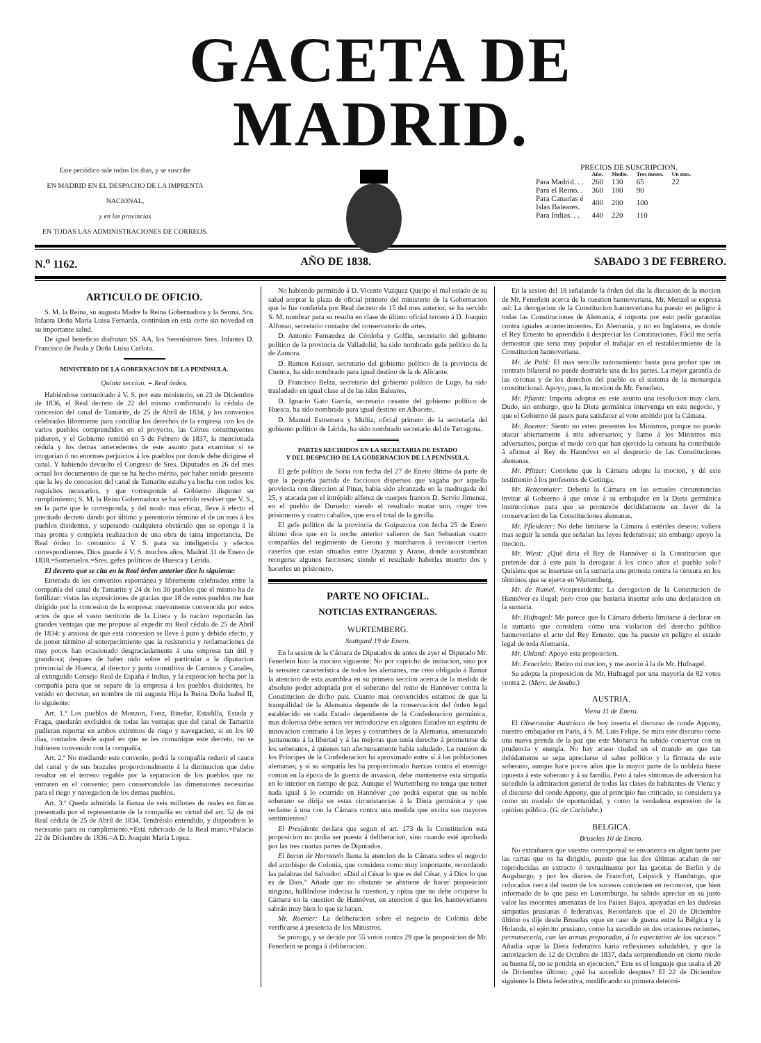GACETA DE MADRID.
Este periódico sale todos los dias, y se suscribe
EN MADRID EN EL DESPACHO DE LA IMPRENTA NACIONAL,
y en las provincias
EN TODAS LAS ADMINISTRACIONES DE CORREOS.
PRECIOS DE SUSCRIPCION.
| | Año. | Medio. | Tres meses. | Un mes. |
| --- | --- | --- | --- | --- |
| Para Madrid. . . | 260 | 130 | 65 | 22 |
| Para el Reino. . | 360 | 180 | 90 | |
| Para Canarias é Islas Baleares. | 400 | 200 | 100 | |
| Para Indias. . . | 440 | 220 | 110 | |
N.<sup>o</sup> 1162. AÑO DE 1838. SABADO 3 DE FEBRERO.
ARTICULO DE OFICIO.
S. M. la Reina, su augusta Madre la Reina Gobernadora y la Serma. Sra. Infanta Doña María Luisa Fernarda, continúan en esta corte sin novedad en su importante salud.
De igual beneficio disfrutan SS. AA. los Serenísimos Sres. Infantes D. Francisco de Paula y Doña Luisa Carlota.
MINISTERIO DE LA GOBERNACION DE LA PENÍNSULA.
Quinta seccion. = Real órden.
Habiéndose comunicado á V. S. por este ministerio, en 23 de Diciembre de 1836, el Real decreto de 22 del mismo confirmando la cédula de concesion del canal de Tamarite, de 25 de Abril de 1834, y los convenios celebrados libremente para conciliar los derechos de la empresa con los de varios pueblos comprendidos en el proyecto, las Córtes constituyentes pidieron, y el Gobierno remitió en 5 de Febrero de 1837, la mencionada cédula y los demas antecedentes de este asunto para examinar si se irrogarian ó no enormes perjuicios á los pueblos por donde debe dirigirse el canal. Y habiendo devuelto el Congreso de Sres. Diputados en 26 del mes actual los documentos de que se ha hecho mérito, por haber tenido presente que la ley de concesion del canal de Tamarite estaba ya hecha con todos los requisitos necesarios, y que corresponde al Gobierno disponer su cumplimiento; S. M. la Reina Gobernadora se ha servido resolver que V. S., en la parte que le corresponda, y del modo mas eficaz, lleve á efecto el precitado decreto dando por último y perentorio término el de un mes á los pueblos disidentes, y superando cualquiera obstáculo que se oponga á la mas pronta y completa realizacion de una obra de tanta importancia. De Real órden lo comunico á V. S. para su inteligencia y efectos correspondientes. Dios guarde á V. S. muchos años. Madrid 31 de Enero de 1838.=Someruelos.=Sres. gefes políticos de Huesca y Lérida.
El decreto que se cita en la Real órden anterior dice lo siguiente:
Enterada de los convenios espontánea y libremente celebrados entre la compañía del canal de Tamarite y 24 de los 30 pueblos que el mismo ha de fertilizar: vistas las exposiciones de gracias que 18 de estos pueblos me han dirigido por la concesion de la empresa: nuevamente convencida por estos actos de que el vasto territorio de la Litera y la nacion reportarán las grandes ventajas que me propuse al expedir mi Real cédula de 25 de Abril de 1834: y ansiosa de que esta concesion se lleve á puro y debido efecto, y de poner término al entorpecimiento que la resistencia y reclamaciones de muy pocos han ocasionado desgraciadamente á una empresa tan útil y grandiosa; despues de haber oido sobre el particular a la diputacion provincial de Huesca, al director y junta consultiva de Caminos y Canales, al extinguido Consejo Real de España é Indias, y la exposicion hecha por la compañía para que se separe de la empresa á los pueblos disidentes, he venido en decretar, en nombre de mi augusta Hija la Reina Doña Isabel II, lo siguiente:
Art. 1.º Los pueblos de Monzon, Fonz, Binefar, Estadilla, Estada y Fraga, quedarán excluidos de todas las ventajas que del canal de Tamarite pudieran reportar en ambos extremos de riego y navegacion, si en los 60 dias, contados desde aquel en que se les comunique este decreto, no se hubieren convenido con la compañía.
Art. 2.º No mediando este convenio, podrá la compañía reducir el cauce del canal y de sus brazales proporcionalmente á la diminucion que debe resultar en el terreno regable por la separacion de los pueblos que no entraren en el convenio; pero conservandole las dimensiones necesarias para el riego y navegacion de los demas pueblos.
Art. 3.º Queda admitida la fianza de seis millones de reales en fincas presentada por el representante de la compañía en virtud del art. 52 de mi Real cédula de 25 de Abril de 1834. Tendréislo entendido, y dispondreis lo necesario para su cumplimiento.=Está rubricado de la Real mano.=Palacio 22 de Diciembre de 1836.=A D. Joaquin María Lopez.
No habiendo permitido á D. Vicente Vazquez Queipo el mal estado de su salud aceptar la plaza de oficial primero del ministerio de la Gobernacion que le fue conferida por Real decreto de 15 del mes anterior, se ha servido S. M. nombrar para su resulta en clase de último oficial tercero á D. Joaquin Alfonso, secretario contador del conservatorio de artes.
D. Antonio Fernandez de Córdoba y Golfin, secretario del gobierno político de la provincia de Valladolid, ha sido nombrado gefe político de la de Zamora.
D. Ramon Keisser, secretario del gobierno político de la provincia de Cuenca, ha sido nombrado para igual destino de la de Alicante.
D. Francisco Belza, secretario del gobierno político de Lugo, ha sido trasladado en igual clase al de las islas Baleares.
D. Ignacio Gato García, secretario cesante del gobierno político de Huesca, ha sido nombrado para igual destino en Albacete.
D. Manuel Estremera y Muñiz, oficial primero de la secretaría del gobierno político de Lérida, ha sido nombrado secretario del de Tarragona.
PARTES RECIBIDOS EN LA SECRETARIA DE ESTADO
Y DEL DESPACHO DE LA GOBERNACION DE LA PENÍNSULA.
El gefe político de Soria con fecha del 27 de Enero último da parte de que la pequeña partida de facciosos dispersos que vagaba por aquella provincia con direccion al Pinar, habia sido alcanzada en la madrugada del 25, y atacada por el intrépido alferez de cuerpos francos D. Servio Jimenez, en el pueblo de Duruelo: siendo el resultado matar uno, coger tres prisioneros y cuatro caballos, que era el total de la gavilla.
El gefe político de la provincia de Guipuzcoa con fecha 25 de Enero último dice que en la noche anterior salieron de San Sebastian cuatro compañías del regimiento de Gerona y marcharon á reconocer ciertos caseríos que estan situados entre Oyarzun y Arano, donde acostumbran recogerse algunos facciosos; siendo el resultado haberles muerto dos y hacerles un prisionero.
PARTE NO OFICIAL.
NOTICIAS EXTRANGERAS.
WURTEMBERG.
Stuttgard 19 de Enero.
En la sesion de la Cámara de Diputados de antes de ayer el Diputado Mr. Fenerlein hizo la mocion siguiente: No por capricho de imitacion, sino por la sensatez característica de todos los alemanes, me creo obligado á llamar la atencion de esta asamblea en su primera seccion acerca de la medida de absoluto poder adoptada por el soberano del reino de Hannóver contra la Constitucion de dicho pais. Cuanto mas convencidos estamos de que la tranquilidad de la Alemania depende de la conservacion del órden legal establecido en cada Estado dependiente de la Confederacion germánica, mas dolorosa debe sernos ver introducirse en algunos Estados un espíritu de innovacion contrario á las leyes y costumbres de la Alemania, amenazando juntamente á la libertad y á las mejoras que tenia derecho á prometerse de los soberanos, á quienes tan afectuosamente habia saludado. La reunion de los Príncipes de la Confederacion ha aproximado entre sí á las poblaciones alemanas; y si su simpatía les ha proporcionado fuerzas contra el enemigo comun en la época de la guerra de invasion, debe mantenerse esta simpatía en lo interior en tiempo de paz. Aunque el Wurtemberg no tenga que temer nada igual á lo ocurrido en Hannóver ¿no podrá esperar que su noble soberano se dirija en estas circunstancias á la Dieta germánica y que reclame á una con la Cámara contra una medida que excita sus mayores sentimientos?
El Presidente declara que segun el art. 173 de la Constitucion esta proposicion no podia ser puesta á deliberacion, sino cuando esté aprobada por las tres cuartas partes de Diputados.
El baron de Hornstein llama la atencion de la Cámara sobre el negocio del arzobispo de Colonia, que considera como muy importante, recordando las palabras del Salvador: »Dad al César lo que es del César, y á Dios lo que es de Dios.” Añade que no obstante se abstiene de hacer proposicion ninguna, hallándose indecisa la cuestion, y opina que no debe ocuparse la Cámara en la cuestion de Hannóver, en atencion á que los hannoverianos sabrán muy bien lo que se hacen.
Mr. Roemer: La deliberacion sobre el negocio de Colonia debe verificarse á presencia de los Ministros.
Se proroga, y se decide por 55 votos contra 29 que la proposicion de Mr. Fenerlein se ponga á deliberacion.
En la sesion del 18 señalando la órden del dia la discusion de la mocion de Mr. Fenerlein acerca de la cuestion hannoveriana, Mr. Menzel se expresa así: La derogacion de la Constitucion hannoveriana ha puesto en peligro á todas las Constituciones de Alemania, é importa por esto pedir garantías contra iguales acontecimientos. En Alemania, y no en Inglaterra, es donde el Rey Ernesto ha aprendido á despreciar las Constituciones. Fácil me sería demostrar que seria muy popular el trabajar en el restablecimiento de la Constitucion hannoveriana.
Mr. de Pahl: El mas sencillo razonamiento basta para probar que un contrato bilateral no puede destruirle una de las partes. La mejor garantía de las coronas y de los derechos del pueblo es el sistema de la monarquía constitucional. Apoyo, pues, la mocion de Mr. Fenerlein.
Mr. Pfiantz: Importa adoptar en este asunto una resolucion muy clara. Dudo, sin embargo, que la Dieta germánica intervenga en este negocio, y que el Gobierno dé pasos para satisfacer al voto emitido por la Cámara.
Mr. Roemer: Siento no esten presentes los Ministros, porque no puedo atacar abiertamente á mis adversarios; y llamo á los Ministros mis adversarios, porque el modo con que han ejercido la censura ha contribuido á afirmar al Rey de Hannóver en el desprecio de las Constituciones alemanas.
Mr. Pfitzer: Convíene que la Cámara adopte la mocion, y dé este testimonio á los profesores de Gotinga.
Mr. Rettenmaier: Deberia la Cámara en las actuales circunstancias invitar al Gobierno á que envie á su embajador en la Dieta germánica instrucciones para que se pronuncie decididamente en favor de la conservacion de las Constituciones alemanas.
Mr. Pfleiderer: No debe limitarse la Cámara á estériles deseos: valiera mas seguir la senda que señalan las leyes federativas; sin embargo apoyo la mocion.
Mr. Wiest: ¿Qué diria el Rey de Hannóver si la Constitucion que pretende dar á este pais la derogase á los cinco años el pueblo solo? Quisiera que se insertase en la sumaria una protesta contra la censura en los términos que se ejerce en Wurtemberg.
Mr. de Rumel, vicepresidente: La derogacion de la Constitucion de Hannóver es ilegal; pero creo que bastaria insertar solo una declaracion en la sumaria.
Mr. Hufnagel: Me parece que la Cámara deberia limitarse á declarar en la sumaria que considera como una violacion del derecho público hannoveriano el acto del Rey Ernesto, que ha puesto en peligro el estado legal de toda Alemania.
Mr. Uhland: Apoyo esta proposicion.
Mr. Fenerlein: Retiro mi mocion, y me asocio á la de Mr. Hufnagel.
Se adopta la proposicion de Mr. Hufnagel por una mayoría de 82 votos contra 2. (Merc. de Suabe.)
AUSTRIA.
Viena 11 de Enero.
El Observador Austriaco de hoy inserta el discurso de conde Appony, nuestro embajador en Paris, á S. M. Luis Felipe. Se mira este discurso como una nueva prenda de la paz que este Monarca ha sabido conservar con su prudencia y energía. No hay acaso ciudad en el mundo en que tan debidamente se sepa apreciarse el saber político y la firmeza de este soberano, aunque hace pocos años que la mayor parte de la nobleza fuese opuesta á este soberano y á su familia. Pero á tales síntomas de adversion ha sucedido la admiracion general de todas las clases de habitantes de Viena; y el discurso del conde Appony, que al principio fue criticado, se considera ya como un modelo de oportunidad, y como la verdadera expresion de la opinion pública. (G. de Carlsluhe.)
BELGICA.
Bruselas 10 de Enero.
No extrañareis que vuestro corresponsal se envanezca en algun tanto por las cartas que os ha dirigido, puesto que las dos últimas acaban de ser reproducidas en extracto ó textualmente por las gacetas de Berlin y de Augsburgo, y por los diarios de Francfort, Leipsick y Hamburgo, que colocados cerca del teatro de los sucesos convienen en reconocer, que bien informado de lo que pasa en Luxemburgo, ha sabido apreciar en su justo valor las inocentes amenazas de los Paises Bajos, apoyadas en las dudosas simpatías prusianas ó federativas. Recordareis que el 20 de Diciembre último os dije desde Bruselas »que en caso de guerra entre la Bélgica y la Holanda, el ejército prusiano, como ha sucedido en dos ocasiones recientes, permanecería, con las armas preparadas, á la espectativa de los sucesos.” Añadia »que la Dieta federativa haria reflexiones saludables, y que la autorizacion de 12 de Octubre de 1837, dada sorprendiendo en cierto modo su buena fé, no se pondria en ejecucion.” Este es el lenguaje que usaba el 20 de Diciembre último; ¿qué ha sucedido despues? El 22 de Diciembre siguiente la Dieta federativa, modificando su primera determi-